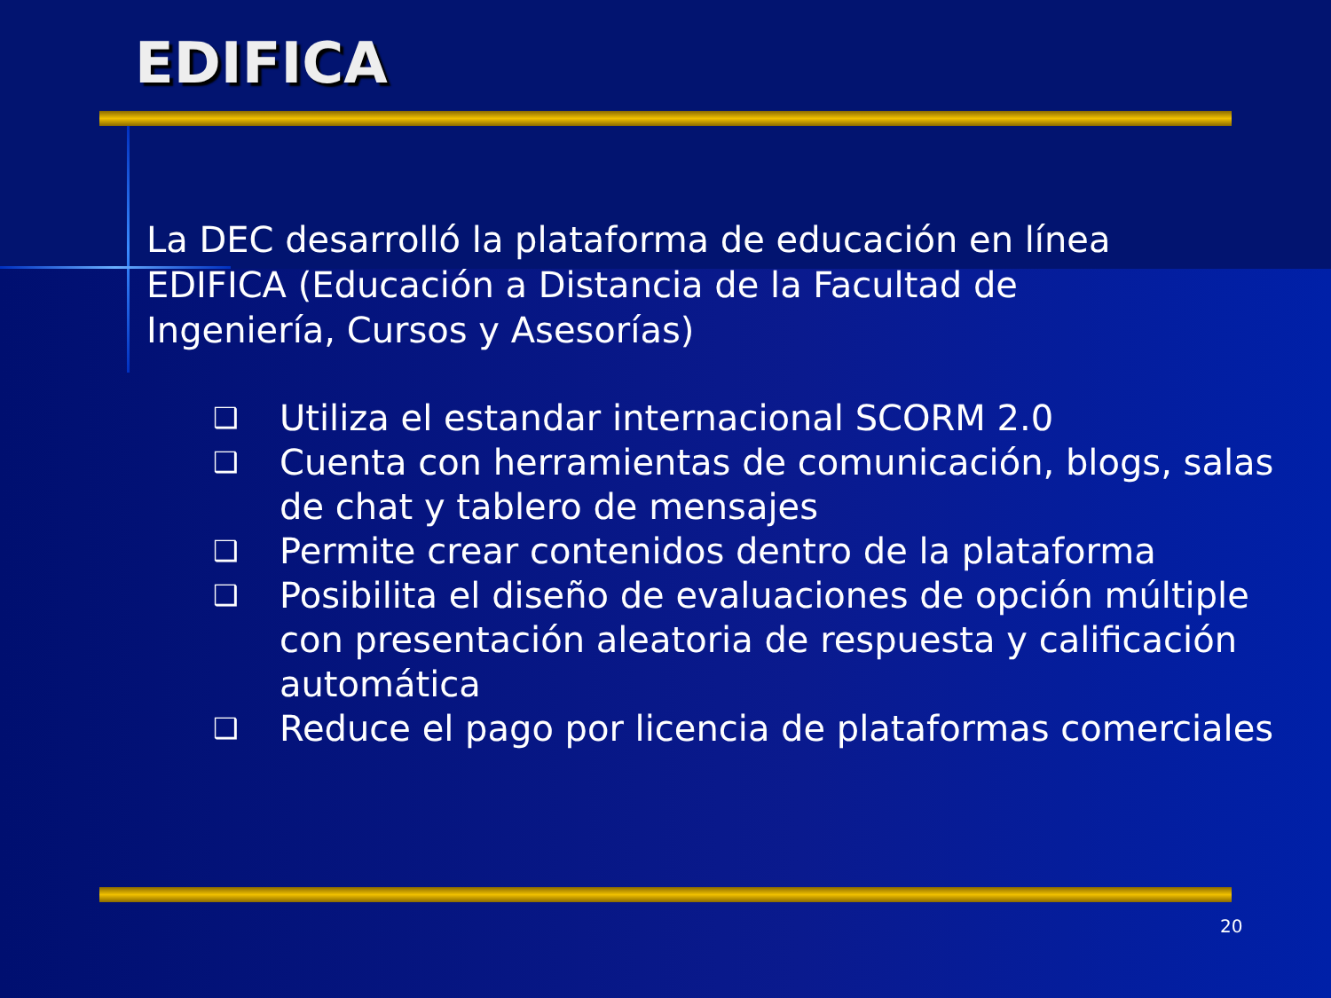EDIFICA
La DEC desarrolló la plataforma de educación en línea EDIFICA (Educación a Distancia de la Facultad de Ingeniería, Cursos y Asesorías)
❑ Utiliza el estandar internacional SCORM 2.0
❑ Cuenta con herramientas de comunicación, blogs, salas de chat y tablero de mensajes
❑ Permite crear contenidos dentro de la plataforma
❑ Posibilita el diseño de evaluaciones de opción múltiple con presentación aleatoria de respuesta y calificación automática
❑ Reduce el pago por licencia de plataformas comerciales
20